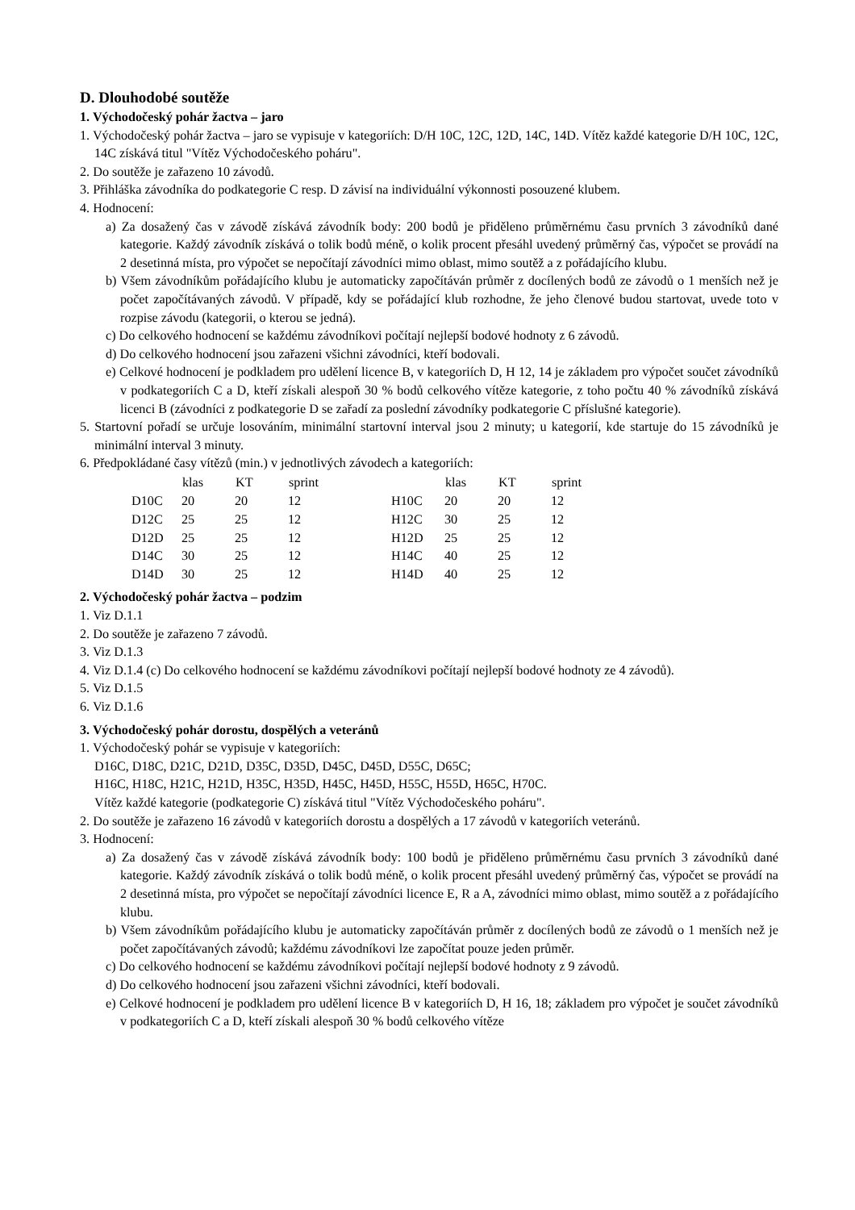D. Dlouhodobé soutěže
1. Východočeský pohár žactva – jaro
1. Východočeský pohár žactva – jaro se vypisuje v kategoriích: D/H 10C, 12C, 12D, 14C, 14D. Vítěz každé kategorie D/H 10C, 12C, 14C získává titul "Vítěz Východočeského poháru".
2. Do soutěže je zařazeno 10 závodů.
3. Přihláška závodníka do podkategorie C resp. D závisí na individuální výkonnosti posouzené klubem.
4. Hodnocení:
a) Za dosažený čas v závodě získává závodník body: 200 bodů je přiděleno průměrnému času prvních 3 závodníků dané kategorie. Každý závodník získává o tolik bodů méně, o kolik procent přesáhl uvedený průměrný čas, výpočet se provádí na 2 desetinná místa, pro výpočet se nepočítají závodníci mimo oblast, mimo soutěž a z pořádajícího klubu.
b) Všem závodníkům pořádajícího klubu je automaticky započítáván průměr z docílených bodů ze závodů o 1 menších než je počet započítávaných závodů. V případě, kdy se pořádající klub rozhodne, že jeho členové budou startovat, uvede toto v rozpise závodu (kategorii, o kterou se jedná).
c) Do celkového hodnocení se každému závodníkovi počítají nejlepší bodové hodnoty z 6 závodů.
d) Do celkového hodnocení jsou zařazeni všichni závodníci, kteří bodovali.
e) Celkové hodnocení je podkladem pro udělení licence B, v kategoriích D, H 12, 14 je základem pro výpočet součet závodníků v podkategoriích C a D, kteří získali alespoň 30 % bodů celkového vítěze kategorie, z toho počtu 40 % závodníků získává licenci B (závodníci z podkategorie D se zařadí za poslední závodníky podkategorie C příslušné kategorie).
5. Startovní pořadí se určuje losováním, minimální startovní interval jsou 2 minuty; u kategorií, kde startuje do 15 závodníků je minimální interval 3 minuty.
6. Předpokládané časy vítězů (min.) v jednotlivých závodech a kategoriích:
| | klas | KT | sprint | | klas | KT | sprint |
| --- | --- | --- | --- | --- | --- | --- | --- |
| D10C | 20 | 20 | 12 | H10C | 20 | 20 | 12 |
| D12C | 25 | 25 | 12 | H12C | 30 | 25 | 12 |
| D12D | 25 | 25 | 12 | H12D | 25 | 25 | 12 |
| D14C | 30 | 25 | 12 | H14C | 40 | 25 | 12 |
| D14D | 30 | 25 | 12 | H14D | 40 | 25 | 12 |
2. Východočeský pohár žactva – podzim
1. Viz D.1.1
2. Do soutěže je zařazeno 7 závodů.
3. Viz D.1.3
4. Viz D.1.4 (c) Do celkového hodnocení se každému závodníkovi počítají nejlepší bodové hodnoty ze 4 závodů).
5. Viz D.1.5
6. Viz D.1.6
3. Východočeský pohár dorostu, dospělých a veteránů
1. Východočeský pohár se vypisuje v kategoriích:
D16C, D18C, D21C, D21D, D35C, D35D, D45C, D45D, D55C, D65C;
H16C, H18C, H21C, H21D, H35C, H35D, H45C, H45D, H55C, H55D, H65C, H70C.
Vítěz každé kategorie (podkategorie C) získává titul "Vítěz Východočeského poháru".
2. Do soutěže je zařazeno 16 závodů v kategoriích dorostu a dospělých a 17 závodů v kategoriích veteránů.
3. Hodnocení:
a) Za dosažený čas v závodě získává závodník body: 100 bodů je přiděleno průměrnému času prvních 3 závodníků dané kategorie. Každý závodník získává o tolik bodů méně, o kolik procent přesáhl uvedený průměrný čas, výpočet se provádí na 2 desetinná místa, pro výpočet se nepočítají závodníci licence E, R a A, závodníci mimo oblast, mimo soutěž a z pořádajícího klubu.
b) Všem závodníkům pořádajícího klubu je automaticky započítáván průměr z docílených bodů ze závodů o 1 menších než je počet započítávaných závodů; každému závodníkovi lze započítat pouze jeden průměr.
c) Do celkového hodnocení se každému závodníkovi počítají nejlepší bodové hodnoty z 9 závodů.
d) Do celkového hodnocení jsou zařazeni všichni závodníci, kteří bodovali.
e) Celkové hodnocení je podkladem pro udělení licence B v kategoriích D, H 16, 18; základem pro výpočet je součet závodníků v podkategoriích C a D, kteří získali alespoň 30 % bodů celkového vítěze